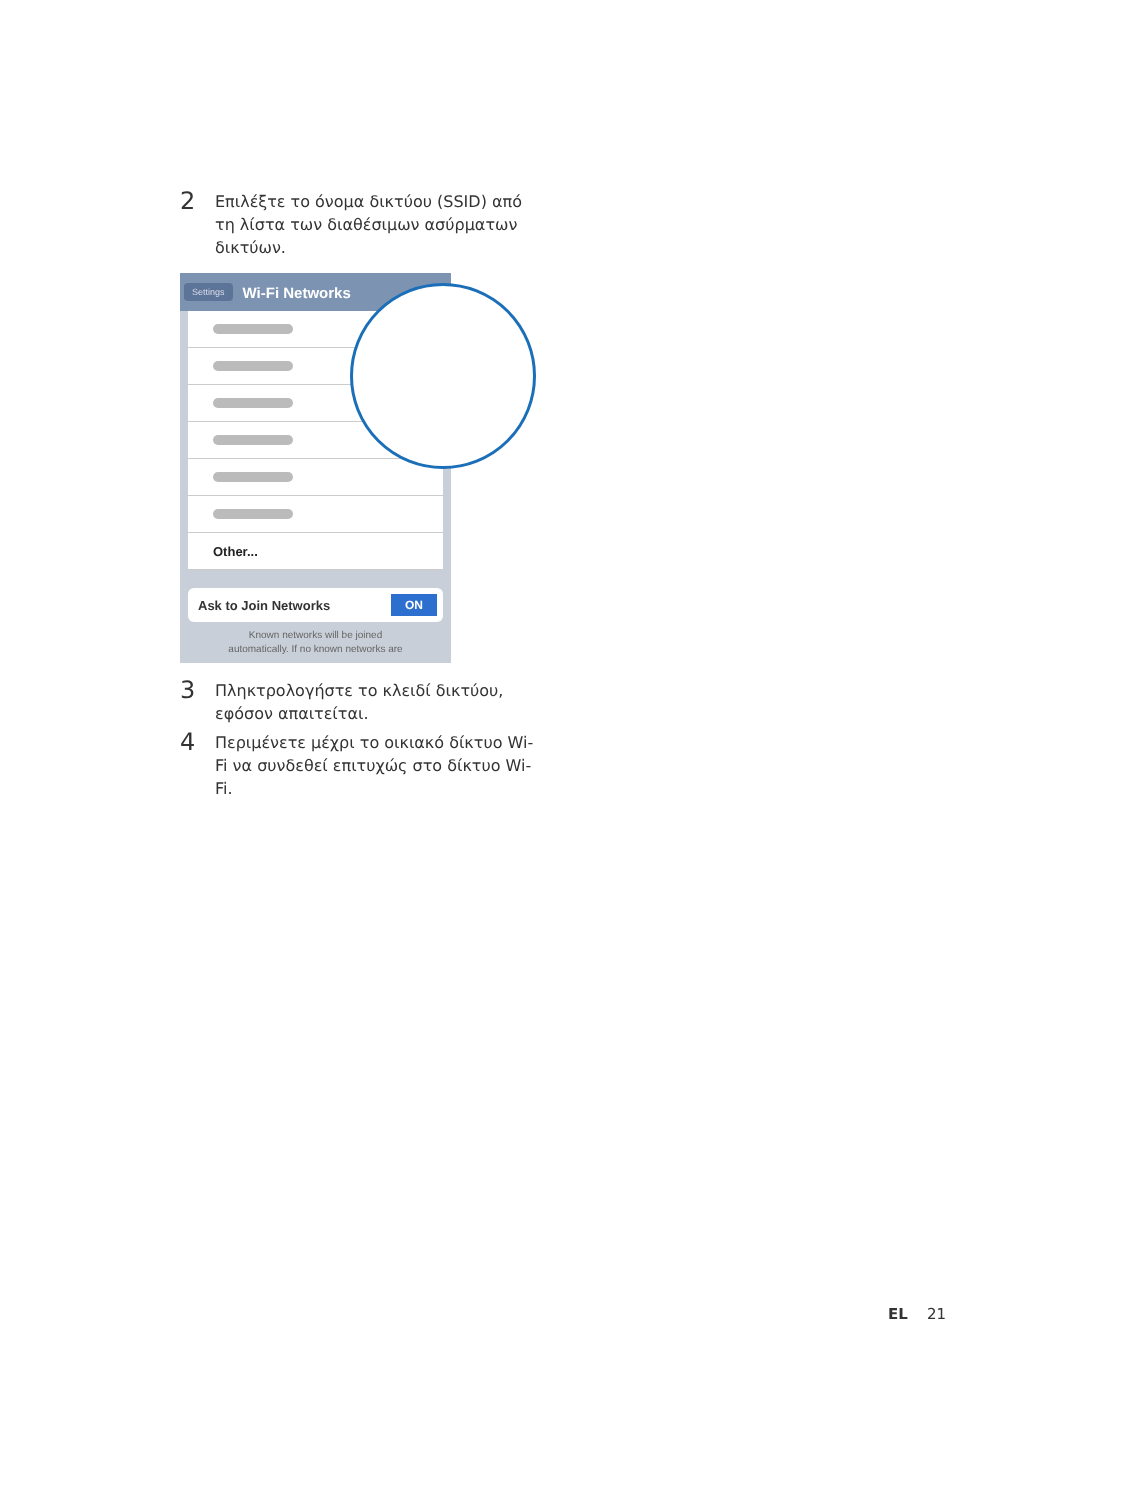2
Επιλέξτε το όνομα δικτύου (SSID) από τη λίστα των διαθέσιμων ασύρματων δικτύων.
Settings Wi-Fi Networks
Other...
Ask to Join Networks ON
Known networks will be joined
automatically. If no known networks are
3
Πληκτρολογήστε το κλειδί δικτύου, εφόσον απαιτείται.
4
Περιμένετε μέχρι το οικιακό δίκτυο Wi-Fi να συνδεθεί επιτυχώς στο δίκτυο Wi-Fi.
EL 21